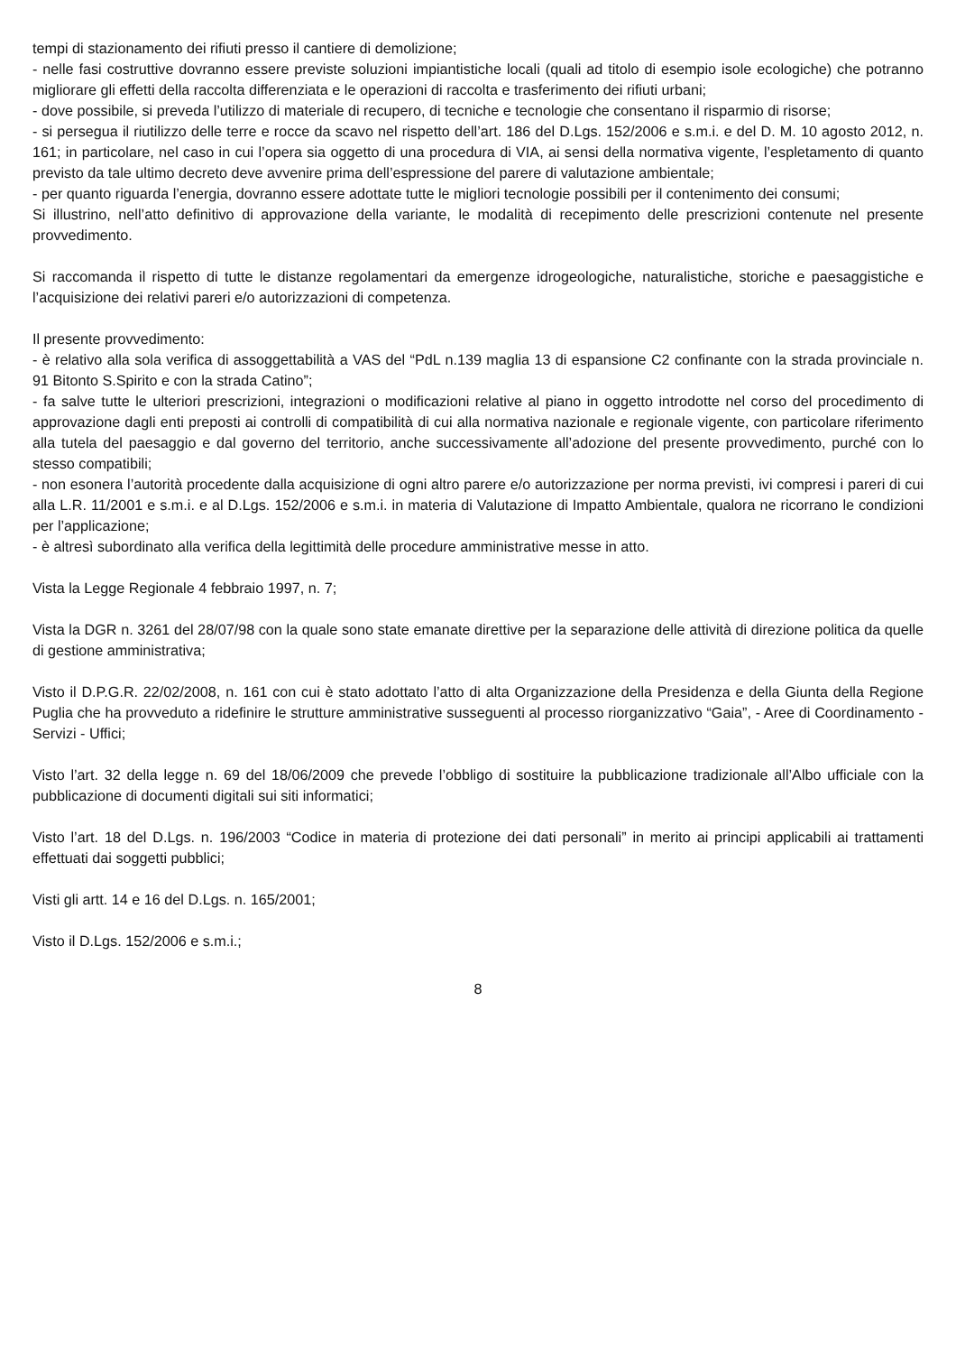tempi di stazionamento dei rifiuti presso il cantiere di demolizione;
- nelle fasi costruttive dovranno essere previste soluzioni impiantistiche locali (quali ad titolo di esempio isole ecologiche) che potranno migliorare gli effetti della raccolta differenziata e le operazioni di raccolta e trasferimento dei rifiuti urbani;
- dove possibile, si preveda l’utilizzo di materiale di recupero, di tecniche e tecnologie che consentano il risparmio di risorse;
- si persegua il riutilizzo delle terre e rocce da scavo nel rispetto dell’art. 186 del D.Lgs. 152/2006 e s.m.i. e del D. M. 10 agosto 2012, n. 161; in particolare, nel caso in cui l’opera sia oggetto di una procedura di VIA, ai sensi della normativa vigente, l’espletamento di quanto previsto da tale ultimo decreto deve avvenire prima dell’espressione del parere di valutazione ambientale;
- per quanto riguarda l’energia, dovranno essere adottate tutte le migliori tecnologie possibili per il contenimento dei consumi;
Si illustrino, nell’atto definitivo di approvazione della variante, le modalità di recepimento delle prescrizioni contenute nel presente provvedimento.
Si raccomanda il rispetto di tutte le distanze regolamentari da emergenze idrogeologiche, naturalistiche, storiche e paesaggistiche e l’acquisizione dei relativi pareri e/o autorizzazioni di competenza.
Il presente provvedimento:
- è relativo alla sola verifica di assoggettabilità a VAS del “PdL n.139 maglia 13 di espansione C2 confinante con la strada provinciale n. 91 Bitonto S.Spirito e con la strada Catino”;
- fa salve tutte le ulteriori prescrizioni, integrazioni o modificazioni relative al piano in oggetto introdotte nel corso del procedimento di approvazione dagli enti preposti ai controlli di compatibilità di cui alla normativa nazionale e regionale vigente, con particolare riferimento alla tutela del paesaggio e dal governo del territorio, anche successivamente all’adozione del presente provvedimento, purché con lo stesso compatibili;
- non esonera l’autorità procedente dalla acquisizione di ogni altro parere e/o autorizzazione per norma previsti, ivi compresi i pareri di cui alla L.R. 11/2001 e s.m.i. e al D.Lgs. 152/2006 e s.m.i. in materia di Valutazione di Impatto Ambientale, qualora ne ricorrano le condizioni per l’applicazione;
- è altresì subordinato alla verifica della legittimità delle procedure amministrative messe in atto.
Vista la Legge Regionale 4 febbraio 1997, n. 7;
Vista la DGR n. 3261 del 28/07/98 con la quale sono state emanate direttive per la separazione delle attività di direzione politica da quelle di gestione amministrativa;
Visto il D.P.G.R. 22/02/2008, n. 161 con cui è stato adottato l’atto di alta Organizzazione della Presidenza e della Giunta della Regione Puglia che ha provveduto a ridefinire le strutture amministrative susseguenti al processo riorganizzativo “Gaia”, - Aree di Coordinamento - Servizi - Uffici;
Visto l’art. 32 della legge n. 69 del 18/06/2009 che prevede l’obbligo di sostituire la pubblicazione tradizionale all’Albo ufficiale con la pubblicazione di documenti digitali sui siti informatici;
Visto l’art. 18 del D.Lgs. n. 196/2003 “Codice in materia di protezione dei dati personali” in merito ai principi applicabili ai trattamenti effettuati dai soggetti pubblici;
Visti gli artt. 14 e 16 del D.Lgs. n. 165/2001;
Visto il D.Lgs. 152/2006 e s.m.i.;
8